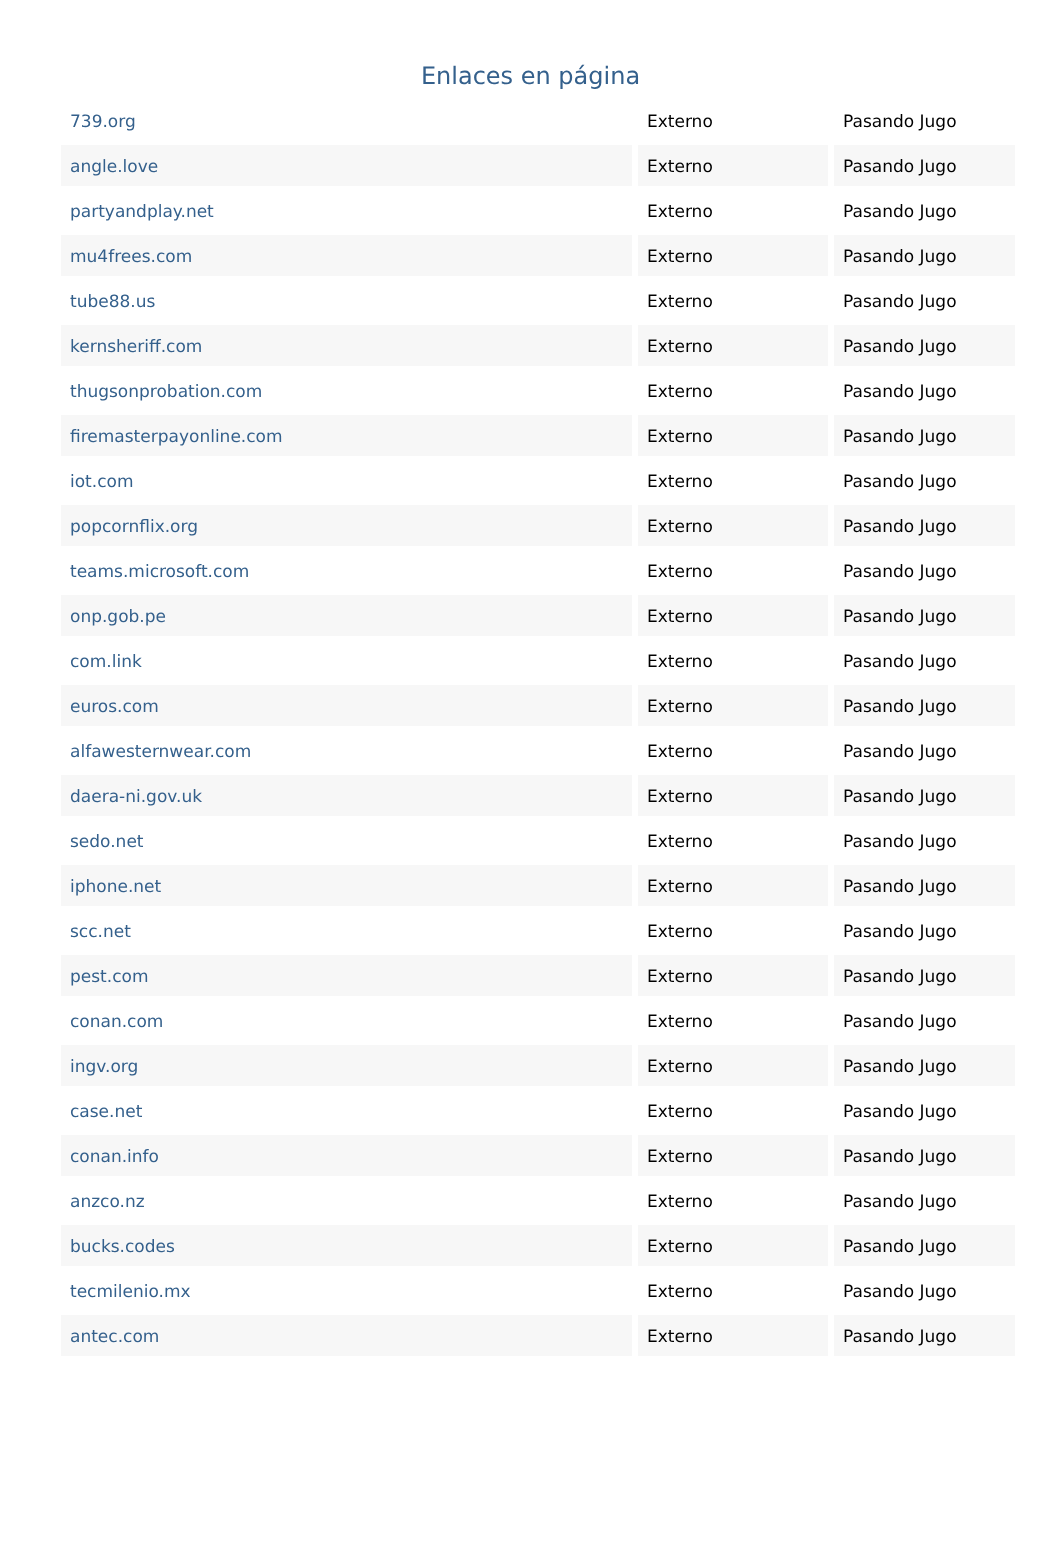Enlaces en página
| 739.org | Externo | Pasando Jugo |
| angle.love | Externo | Pasando Jugo |
| partyandplay.net | Externo | Pasando Jugo |
| mu4frees.com | Externo | Pasando Jugo |
| tube88.us | Externo | Pasando Jugo |
| kernsheriff.com | Externo | Pasando Jugo |
| thugsonprobation.com | Externo | Pasando Jugo |
| firemasterpayonline.com | Externo | Pasando Jugo |
| iot.com | Externo | Pasando Jugo |
| popcornflix.org | Externo | Pasando Jugo |
| teams.microsoft.com | Externo | Pasando Jugo |
| onp.gob.pe | Externo | Pasando Jugo |
| com.link | Externo | Pasando Jugo |
| euros.com | Externo | Pasando Jugo |
| alfawesternwear.com | Externo | Pasando Jugo |
| daera-ni.gov.uk | Externo | Pasando Jugo |
| sedo.net | Externo | Pasando Jugo |
| iphone.net | Externo | Pasando Jugo |
| scc.net | Externo | Pasando Jugo |
| pest.com | Externo | Pasando Jugo |
| conan.com | Externo | Pasando Jugo |
| ingv.org | Externo | Pasando Jugo |
| case.net | Externo | Pasando Jugo |
| conan.info | Externo | Pasando Jugo |
| anzco.nz | Externo | Pasando Jugo |
| bucks.codes | Externo | Pasando Jugo |
| tecmilenio.mx | Externo | Pasando Jugo |
| antec.com | Externo | Pasando Jugo |